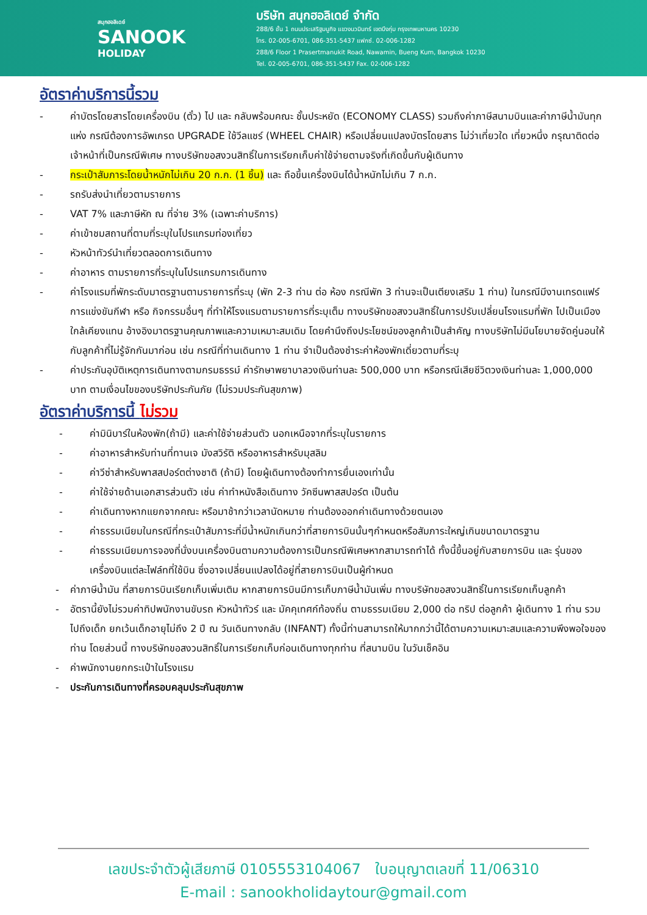สนุกฮอลิเดย์
SANOOK
HOLIDAY
บริษัท สนุกฮอลิเดย์ จำกัด
288/6 ชั้น 1 ถนนประเสริฐมนูกิจ แขวงนวมินทร์ เขตบึงกุ่ม กรุงเทพมหานคร 10230
โทร. 02-005-6701, 086-351-5437 แฟกซ์. 02-006-1282
288/6 Floor 1 Prasertmanukit Road, Nawamin, Bueng Kum, Bangkok 10230
Tel. 02-005-6701, 086-351-5437 Fax. 02-006-1282
อัตราค่าบริการนี้รวม
- ค่าบัตรโดยสารโดยเครื่องบิน (ตั๋ว) ไป และ กลับพร้อมคณะ ชั้นประหยัด (ECONOMY CLASS) รวมถึงค่าภาษีสนามบินและค่าภาษีน้ำมันทุกแห่ง กรณีต้องการอัพเกรด UPGRADE ใช้วีลแชร์ (WHEEL CHAIR) หรือเปลี่ยนแปลงบัตรโดยสาร ไม่ว่าเที่ยวใด เที่ยวหนึ่ง กรุณาติดต่อเจ้าหน้าที่เป็นกรณีพิเศษ ทางบริษัทขอสงวนสิทธิ์ในการเรียกเก็บค่าใช้จ่ายตามจริงที่เกิดขึ้นกับผู้เดินทาง
- กระเป๋าสัมภาระโดยน้ำหนักไม่เกิน 20 ก.ก. (1 ชิ้น) และ ถือขึ้นเครื่องบินได้น้ำหนักไม่เกิน 7 ก.ก.
- รถรับส่งนำเที่ยวตามรายการ
- VAT 7% และภาษีหัก ณ ที่จ่าย 3% (เฉพาะค่าบริการ)
- ค่าเข้าชมสถานที่ตามที่ระบุในโปรแกรมท่องเที่ยว
- หัวหน้าทัวร์นำเที่ยวตลอดการเดินทาง
- ค่าอาหาร ตามรายการที่ระบุในโปรแกรมการเดินทาง
- ค่าโรงแรมที่พักระดับมาตรฐานตามรายการที่ระบุ (พัก 2-3 ท่าน ต่อ ห้อง กรณีพัก 3 ท่านจะเป็นเตียงเสริม 1 ท่าน) ในกรณีมีงานเทรดแฟร์ การแข่งขันกีฬา หรือ กิจกรรมอื่นๆ ที่ทำให้โรงแรมตามรายการที่ระบุเต็ม ทางบริษัทขอสงวนสิทธิ์ในการปรับเปลี่ยนโรงแรมที่พัก ไปเป็นเมืองใกล้เคียงแทน อ้างอิงมาตรฐานคุณภาพและความเหมาะสมเดิม โดยคำนึงถึงประโยชน์ของลูกค้าเป็นสำคัญ ทางบริษัทไม่มีนโยบายจัดคู่นอนให้กับลูกค้าที่ไม่รู้จักกันมาก่อน เช่น กรณีที่ท่านเดินทาง 1 ท่าน จำเป็นต้องชำระค่าห้องพักเดี่ยวตามที่ระบุ
- ค่าประกันอุบัติเหตุการเดินทางตามกรมธรรม์ ค่ารักษาพยาบาลวงเงินท่านละ 500,000 บาท หรือกรณีเสียชีวิตวงเงินท่านละ 1,000,000 บาท ตามเงื่อนไขของบริษัทประกันภัย (ไม่รวมประกันสุขภาพ)
อัตราค่าบริการนี้ ไม่รวม
- ค่ามินิบาร์ในห้องพัก(ถ้ามี) และค่าใช้จ่ายส่วนตัว นอกเหนือจากที่ระบุในรายการ
- ค่าอาหารสำหรับท่านที่ทานเจ มังสวิรัติ หรืออาหารสำหรับมุสลิม
- ค่าวีซ่าสำหรับพาสสปอร์ตต่างชาติ (ถ้ามี) โดยผู้เดินทางต้องทำการยื่นเองเท่านั้น
- ค่าใช้จ่ายด้านเอกสารส่วนตัว เช่น ค่าทำหนังสือเดินทาง วัคซีนพาสสปอร์ต เป็นต้น
- ค่าเดินทางหากแยกจากคณะ หรือมาช้ากว่าเวลานัดหมาย ท่านต้องออกค่าเดินทางด้วยตนเอง
- ค่าธรรมเนียมในกรณีที่กระเป๋าสัมภาระที่มีน้ำหนักเกินกว่าที่สายการบินนั้นๆกำหนดหรือสัมภาระใหญ่เกินขนาดมาตรฐาน
- ค่าธรรมเนียมการจองที่นั่งบนเครื่องบินตามความต้องการเป็นกรณีพิเศษหากสามารถทำได้ ทั้งนี้ขึ้นอยู่กับสายการบิน และ รุ่นของเครื่องบินแต่ละไฟล์ทที่ใช้บิน ซึ่งอาจเปลี่ยนแปลงได้อยู่ที่สายการบินเป็นผู้กำหนด
- ค่าภาษีน้ำมัน ที่สายการบินเรียกเก็บเพิ่มเติม หากสายการบินมีการเก็บภาษีน้ำมันเพิ่ม ทางบริษัทขอสงวนสิทธิ์ในการเรียกเก็บลูกค้า
- อัตรานี้ยังไม่รวมค่าทิปพนักงานขับรถ หัวหน้าทัวร์ และ มัคคุเทศก์ท้องถิ่น ตามธรรมเนียม 2,000 ต่อ ทริป ต่อลูกค้า ผู้เดินทาง 1 ท่าน รวมไปถึงเด็ก ยกเว้นเด็กอายุไม่ถึง 2 ปี ณ วันเดินทางกลับ (INFANT) ทั้งนี้ท่านสามารถให้มากกว่านี้ได้ตามความเหมาะสมและความพึงพอใจของท่าน โดยส่วนนี้ ทางบริษัทขอสงวนสิทธิ์ในการเรียกเก็บก่อนเดินทางทุกท่าน ที่สนามบิน ในวันเช็คอิน
- ค่าพนักงานยกกระเป๋าในโรงแรม
- ประกันการเดินทางที่ครอบคลุมประกันสุขภาพ
เลขประจำตัวผู้เสียภาษี 0105553104067 ใบอนุญาตเลขที่ 11/06310
E-mail : sanookholidaytour@gmail.com